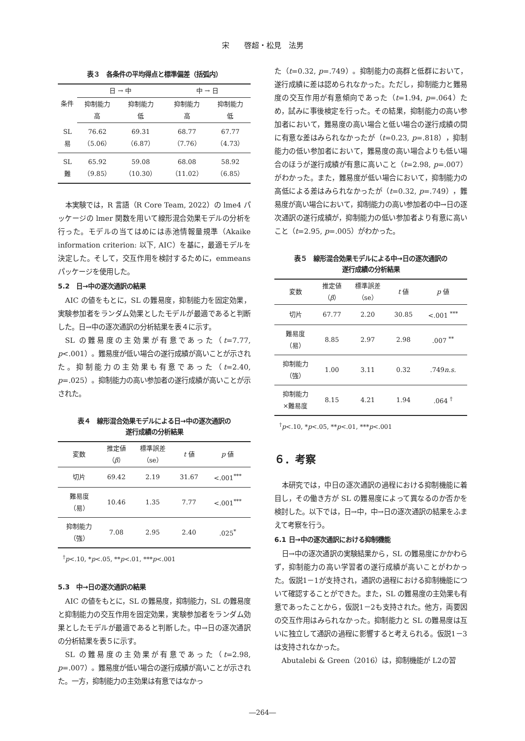宋　　啓超・松見　法男
表３　各条件の平均得点と標準偏差（括弧内）
| 条件 | 日 → 中 | | 中 → 日 | |
| --- | --- | --- | --- | --- |
| | 抑制能力 高 | 抑制能力 低 | 抑制能力 高 | 抑制能力 低 |
| SL 易 | 76.62 （5.06） | 69.31 （6.87） | 68.77 （7.76） | 67.77 （4.73） |
| SL 難 | 65.92 （9.85） | 59.08 （10.30） | 68.08 （11.02） | 58.92 （6.85） |
本実験では，R 言語（R Core Team, 2022）の lme4 パッケージの lmer 関数を用いて線形混合効果モデルの分析を行った。モデルの当てはめには赤池情報量規準（Akaike information criterion: 以下, AIC）を基に，最適モデルを決定した。そして，交互作用を検討するために，emmeans パッケージを使用した。
5.2　日→中の逐次通訳の結果
AIC の値をもとに，SL の難易度，抑制能力を固定効果，実験参加者をランダム効果としたモデルが最適であると判断した。日→中の逐次通訳の分析結果を表４に示す。
SL の難易度の主効果が有意であった（t=7.77, p<.001）。難易度が低い場合の遂行成績が高いことが示された。抑制能力の主効果も有意であった（t=2.40, p=.025）。抑制能力の高い参加者の遂行成績が高いことが示された。
表４　線形混合効果モデルによる日→中の逐次通訳の
遂行成績の分析結果
| 変数 | 推定値 （ β ） | 標準誤差 （se） | t 値 | p 値 |
| --- | --- | --- | --- | --- |
| 切片 | 69.42 | 2.19 | 31.67 | <.001<sup>***</sup> |
| 難易度 （易） | 10.46 | 1.35 | 7.77 | <.001<sup>***</sup> |
| 抑制能力 （強） | 7.08 | 2.95 | 2.40 | .025<sup>*</sup> |
<sup>†</sup> p<.10, *p<.05, **p<.01, ***p<.001
5.3　中→日の逐次通訳の結果
AIC の値をもとに，SL の難易度，抑制能力，SL の難易度と抑制能力の交互作用を固定効果，実験参加者をランダム効果としたモデルが最適であると判断した。中→日の逐次通訳の分析結果を表５に示す。
SL の難易度の主効果が有意であった（t=2.98, p=.007）。難易度が低い場合の遂行成績が高いことが示された。一方，抑制能力の主効果は有意ではなかっ
た（t=0.32, p=.749）。抑制能力の高群と低群において，遂行成績に差は認められなかった。ただし，抑制能力と難易度の交互作用が有意傾向であった（t=1.94, p=.064）ため，試みに事後検定を行った。その結果，抑制能力の高い参加者において，難易度の高い場合と低い場合の遂行成績の間に有意な差はみられなかったが（t=0.23, p=.818），抑制能力の低い参加者において，難易度の高い場合よりも低い場合のほうが遂行成績が有意に高いこと（t=2.98, p=.007）がわかった。また，難易度が低い場合において，抑制能力の高低による差はみられなかったが（t=0.32, p=.749），難易度が高い場合において，抑制能力の高い参加者の中→日の逐次通訳の遂行成績が，抑制能力の低い参加者より有意に高いこと（t=2.95, p=.005）がわかった。
表５　線形混合効果モデルによる中→日の逐次通訳の
遂行成績の分析結果
| 変数 | 推定値 （ β ） | 標準誤差 （se） | t 値 | p 値 |
| --- | --- | --- | --- | --- |
| 切片 | 67.77 | 2.20 | 30.85 | <.001 <sup>***</sup> |
| 難易度 （易） | 8.85 | 2.97 | 2.98 | .007 <sup>**</sup> |
| 抑制能力 （強） | 1.00 | 3.11 | 0.32 | .749 n.s. |
| 抑制能力 ×難易度 | 8.15 | 4.21 | 1.94 | .064 <sup>†</sup> |
<sup>†</sup> p<.10, *p<.05, **p<.01, ***p<.001
６．考察
本研究では，中日の逐次通訳の過程における抑制機能に着目し，その働き方が SL の難易度によって異なるのか否かを検討した。以下では，日→中，中→日の逐次通訳の結果をふまえて考察を行う。
6.1 日→中の逐次通訳における抑制機能
日→中の逐次通訳の実験結果から，SL の難易度にかかわらず，抑制能力の高い学習者の遂行成績が高いことがわかった。仮説1－1が支持され，通訳の過程における抑制機能について確認することができた。また，SL の難易度の主効果も有意であったことから，仮説1－2も支持された。他方，両要因の交互作用はみられなかった。抑制能力と SL の難易度は互いに独立して通訳の過程に影響すると考えられる。仮説1－3は支持されなかった。
Abutalebi & Green（2016）は，抑制機能が L2の習
―264―